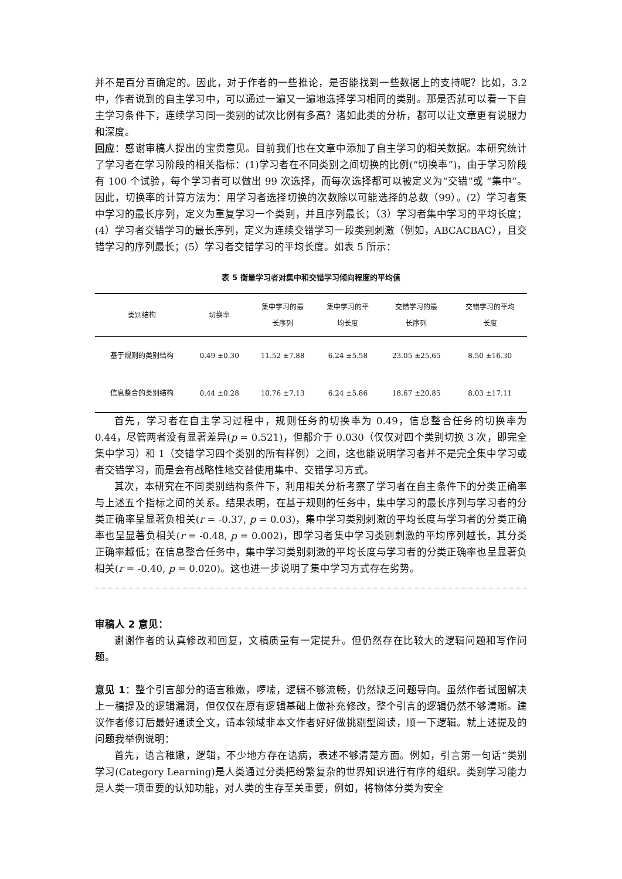并不是百分百确定的。因此，对于作者的一些推论，是否能找到一些数据上的支持呢？比如，3.2 中，作者说到的自主学习中，可以通过一遍又一遍地选择学习相同的类别。那是否就可以看一下自主学习条件下，连续学习同一类别的试次比例有多高？诸如此类的分析，都可以让文章更有说服力和深度。
回应：感谢审稿人提出的宝贵意见。目前我们也在文章中添加了自主学习的相关数据。本研究统计了学习者在学习阶段的相关指标：(1)学习者在不同类别之间切换的比例(“切换率”)，由于学习阶段有 100 个试验，每个学习者可以做出 99 次选择，而每次选择都可以被定义为“交错”或 “集中”。因此，切换率的计算方法为：用学习者选择切换的次数除以可能选择的总数（99）。(2）学习者集中学习的最长序列，定义为重复学习一个类别，并且序列最长；（3）学习者集中学习的平均长度；(4）学习者交错学习的最长序列，定义为连续交错学习一段类别刺激（例如，ABCACBAC），且交错学习的序列最长；(5）学习者交错学习的平均长度。如表 5 所示：
表 5 衡量学习者对集中和交错学习倾向程度的平均值
| 类别结构 | 切换率 | 集中学习的最 长序列 | 集中学习的平 均长度 | 交错学习的最 长序列 | 交错学习的平均 长度 |
| --- | --- | --- | --- | --- | --- |
| 基于规则的类别结构 | 0.49 ±0.30 | 11.52 ±7.88 | 6.24 ±5.58 | 23.05 ±25.65 | 8.50 ±16.30 |
| 信息整合的类别结构 | 0.44 ±0.28 | 10.76 ±7.13 | 6.24 ±5.86 | 18.67 ±20.85 | 8.03 ±17.11 |
首先，学习者在自主学习过程中，规则任务的切换率为 0.49，信息整合任务的切换率为 0.44，尽管两者没有显著差异(p = 0.521)，但都介于 0.030（仅仅对四个类别切换 3 次，即完全集中学习）和 1（交错学习四个类别的所有样例）之间，这也能说明学习者并不是完全集中学习或者交错学习，而是会有战略性地交替使用集中、交错学习方式。
其次，本研究在不同类别结构条件下，利用相关分析考察了学习者在自主条件下的分类正确率与上述五个指标之间的关系。结果表明，在基于规则的任务中，集中学习的最长序列与学习者的分类正确率呈显著负相关(r = -0.37, p = 0.03)，集中学习类别刺激的平均长度与学习者的分类正确率也呈显著负相关(r = -0.48, p = 0.002)，即学习者集中学习类别刺激的平均序列越长，其分类正确率越低；在信息整合任务中，集中学习类别刺激的平均长度与学习者的分类正确率也呈显著负相关(r = -0.40, p = 0.020)。这也进一步说明了集中学习方式存在劣势。
审稿人 2 意见：
谢谢作者的认真修改和回复，文稿质量有一定提升。但仍然存在比较大的逻辑问题和写作问题。
意见 1：整个引言部分的语言稚嫩，啰嗦，逻辑不够流畅，仍然缺乏问题导向。虽然作者试图解决上一稿提及的逻辑漏洞，但仅仅在原有逻辑基础上做补充修改，整个引言的逻辑仍然不够清晰。建议作者修订后最好通读全文，请本领域非本文作者好好做挑剔型阅读，顺一下逻辑。就上述提及的问题我举例说明：
首先，语言稚嫩，逻辑，不少地方存在语病，表述不够清楚方面。例如，引言第一句话“类别学习(Category Learning)是人类通过分类把纷繁复杂的世界知识进行有序的组织。类别学习能力是人类一项重要的认知功能，对人类的生存至关重要，例如，将物体分类为安全